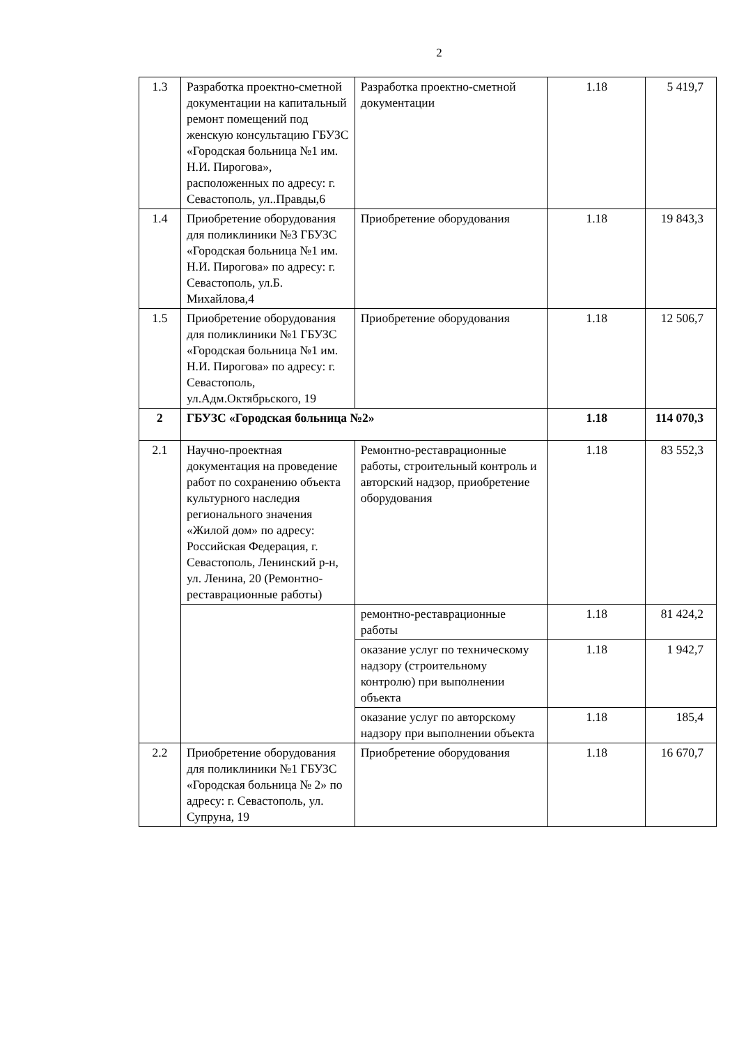2
| 1.3 | Разработка проектно-сметной документации на капитальный ремонт помещений под женскую консультацию ГБУЗС «Городская больница №1 им. Н.И. Пирогова», расположенных по адресу: г. Севастополь, ул..Правды,6 | Разработка проектно-сметной документации | 1.18 | 5 419,7 |
| 1.4 | Приобретение оборудования для поликлиники №3 ГБУЗС «Городская больница №1 им. Н.И. Пирогова» по адресу: г. Севастополь, ул.Б. Михайлова,4 | Приобретение оборудования | 1.18 | 19 843,3 |
| 1.5 | Приобретение оборудования для поликлиники №1 ГБУЗС «Городская больница №1 им. Н.И. Пирогова» по адресу: г. Севастополь, ул.Адм.Октябрьского, 19 | Приобретение оборудования | 1.18 | 12 506,7 |
| 2 | ГБУЗС «Городская больница №2» | | 1.18 | 114 070,3 |
| 2.1 | Научно-проектная документация на проведение работ по сохранению объекта культурного наследия регионального значения «Жилой дом» по адресу: Российская Федерация, г. Севастополь, Ленинский р-н, ул. Ленина, 20 (Ремонтно-реставрационные работы) | Ремонтно-реставрационные работы, строительный контроль и авторский надзор, приобретение оборудования | 1.18 | 83 552,3 |
| | | ремонтно-реставрационные работы | 1.18 | 81 424,2 |
| | | оказание услуг по техническому надзору (строительному контролю) при выполнении объекта | 1.18 | 1 942,7 |
| | | оказание услуг по авторскому надзору при выполнении объекта | 1.18 | 185,4 |
| 2.2 | Приобретение оборудования для поликлиники №1 ГБУЗС «Городская больница № 2» по адресу: г. Севастополь, ул. Супруна, 19 | Приобретение оборудования | 1.18 | 16 670,7 |